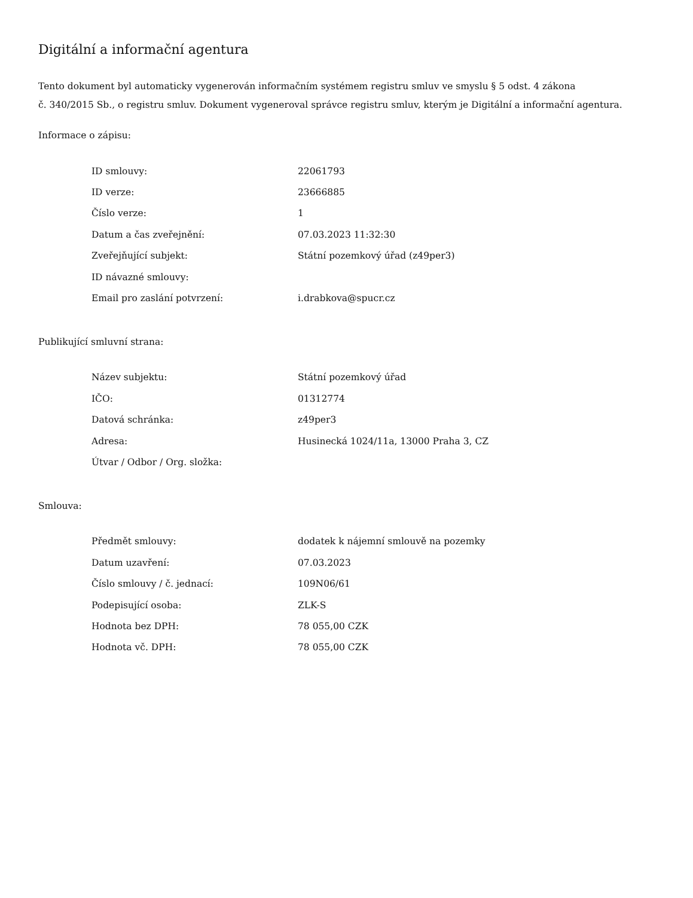Digitální a informační agentura
Tento dokument byl automaticky vygenerován informačním systémem registru smluv ve smyslu § 5 odst. 4 zákona
č. 340/2015 Sb., o registru smluv. Dokument vygeneroval správce registru smluv, kterým je Digitální a informační agentura.
Informace o zápisu:
| ID smlouvy: | 22061793 |
| ID verze: | 23666885 |
| Číslo verze: | 1 |
| Datum a čas zveřejnění: | 07.03.2023 11:32:30 |
| Zveřejňující subjekt: | Státní pozemkový úřad (z49per3) |
| ID návazné smlouvy: | |
| Email pro zaslání potvrzení: | i.drabkova@spucr.cz |
Publikující smluvní strana:
| Název subjektu: | Státní pozemkový úřad |
| IČO: | 01312774 |
| Datová schránka: | z49per3 |
| Adresa: | Husinecká 1024/11a, 13000 Praha 3, CZ |
| Útvar / Odbor / Org. složka: | |
Smlouva:
| Předmět smlouvy: | dodatek k nájemní smlouvě na pozemky |
| Datum uzavření: | 07.03.2023 |
| Číslo smlouvy / č. jednací: | 109N06/61 |
| Podepisující osoba: | ZLK-S |
| Hodnota bez DPH: | 78 055,00 CZK |
| Hodnota vč. DPH: | 78 055,00 CZK |